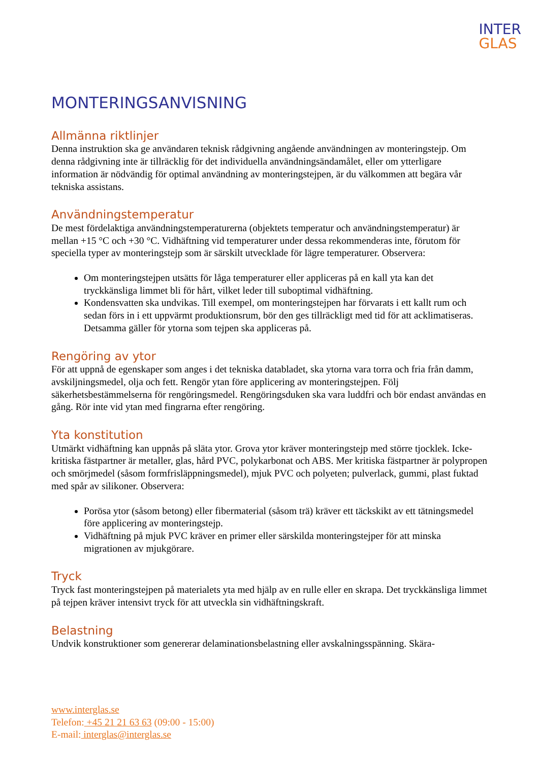INTER
GLAS
MONTERINGSANVISNING
Allmänna riktlinjer
Denna instruktion ska ge användaren teknisk rådgivning angående användningen av monteringstejp. Om denna rådgivning inte är tillräcklig för det individuella användningsändamålet, eller om ytterligare information är nödvändig för optimal användning av monteringstejpen, är du välkommen att begära vår tekniska assistans.
Användningstemperatur
De mest fördelaktiga användningstemperaturerna (objektets temperatur och användningstemperatur) är mellan +15 °C och +30 °C. Vidhäftning vid temperaturer under dessa rekommenderas inte, förutom för speciella typer av monteringstejp som är särskilt utvecklade för lägre temperaturer. Observera:
Om monteringstejpen utsätts för låga temperaturer eller appliceras på en kall yta kan det tryckkänsliga limmet bli för hårt, vilket leder till suboptimal vidhäftning.
Kondensvatten ska undvikas. Till exempel, om monteringstejpen har förvarats i ett kallt rum och sedan förs in i ett uppvärmt produktionsrum, bör den ges tillräckligt med tid för att acklimatiseras. Detsamma gäller för ytorna som tejpen ska appliceras på.
Rengöring av ytor
För att uppnå de egenskaper som anges i det tekniska databladet, ska ytorna vara torra och fria från damm, avskiljningsmedel, olja och fett. Rengör ytan före applicering av monteringstejpen. Följ säkerhetsbestämmelserna för rengöringsmedel. Rengöringsduken ska vara luddfri och bör endast användas en gång. Rör inte vid ytan med fingrarna efter rengöring.
Yta konstitution
Utmärkt vidhäftning kan uppnås på släta ytor. Grova ytor kräver monteringstejp med större tjocklek. Icke-kritiska fästpartner är metaller, glas, hård PVC, polykarbonat och ABS. Mer kritiska fästpartner är polypropen och smörjmedel (såsom formfrisläppningsmedel), mjuk PVC och polyeten; pulverlack, gummi, plast fuktad med spår av silikoner. Observera:
Porösa ytor (såsom betong) eller fibermaterial (såsom trä) kräver ett täckskikt av ett tätningsmedel före applicering av monteringstejp.
Vidhäftning på mjuk PVC kräver en primer eller särskilda monteringstejper för att minska migrationen av mjukgörare.
Tryck
Tryck fast monteringstejpen på materialets yta med hjälp av en rulle eller en skrapa. Det tryckkänsliga limmet på tejpen kräver intensivt tryck för att utveckla sin vidhäftningskraft.
Belastning
Undvik konstruktioner som genererar delaminationsbelastning eller avskalningsspänning. Skära-
www.interglas.se
Telefon: +45 21 21 63 63 (09:00 - 15:00)
E-mail: interglas@interglas.se